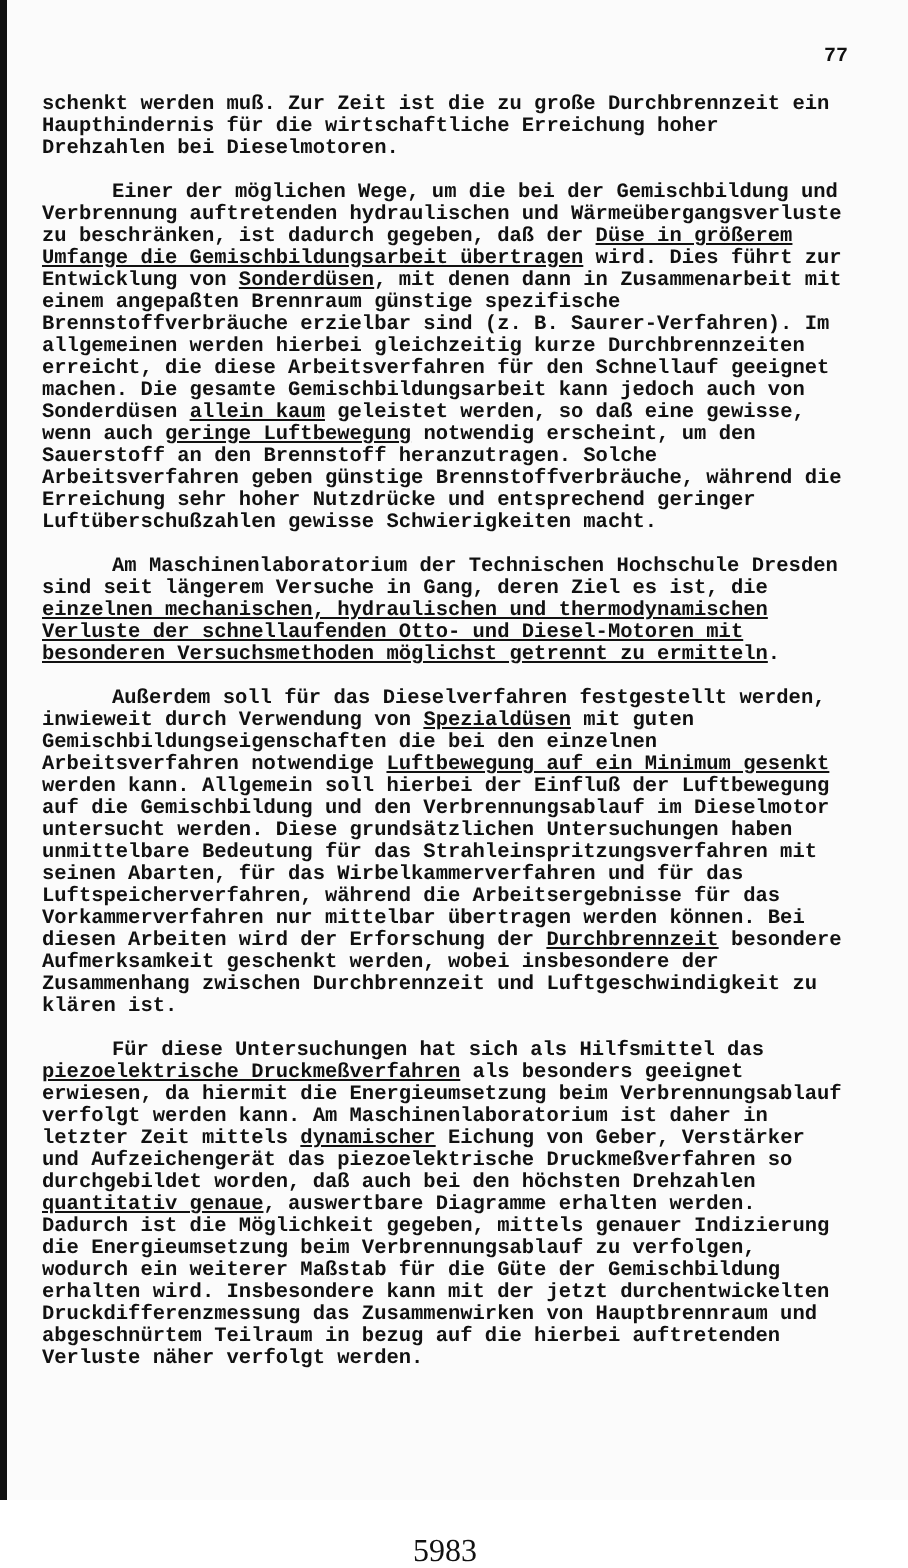77
schenkt werden muß. Zur Zeit ist die zu große Durchbrennzeit ein Haupthindernis für die wirtschaftliche Erreichung hoher Drehzahlen bei Dieselmotoren.
Einer der möglichen Wege, um die bei der Gemischbildung und Verbrennung auftretenden hydraulischen und Wärmeübergangsverluste zu beschränken, ist dadurch gegeben, daß der Düse in größerem Umfange die Gemischbildungsarbeit übertragen wird. Dies führt zur Entwicklung von Sonderdüsen, mit denen dann in Zusammenarbeit mit einem angepaßten Brennraum günstige spezifische Brennstoffverbräuche erzielbar sind (z. B. Saurer-Verfahren). Im allgemeinen werden hierbei gleichzeitig kurze Durchbrennzeiten erreicht, die diese Arbeitsverfahren für den Schnellauf geeignet machen. Die gesamte Gemischbildungsarbeit kann jedoch auch von Sonderdüsen allein kaum geleistet werden, so daß eine gewisse, wenn auch geringe Luftbewegung notwendig erscheint, um den Sauerstoff an den Brennstoff heranzutragen. Solche Arbeitsverfahren geben günstige Brennstoffverbräuche, während die Erreichung sehr hoher Nutzdrücke und entsprechend geringer Luftüberschußzahlen gewisse Schwierigkeiten macht.
Am Maschinenlaboratorium der Technischen Hochschule Dresden sind seit längerem Versuche in Gang, deren Ziel es ist, die einzelnen mechanischen, hydraulischen und thermodynamischen Verluste der schnellaufenden Otto- und Diesel-Motoren mit besonderen Versuchsmethoden möglichst getrennt zu ermitteln.
Außerdem soll für das Dieselverfahren festgestellt werden, inwieweit durch Verwendung von Spezialdüsen mit guten Gemischbildungseigenschaften die bei den einzelnen Arbeitsverfahren notwendige Luftbewegung auf ein Minimum gesenkt werden kann. Allgemein soll hierbei der Einfluß der Luftbewegung auf die Gemischbildung und den Verbrennungsablauf im Dieselmotor untersucht werden. Diese grundsätzlichen Untersuchungen haben unmittelbare Bedeutung für das Strahleinspritzungsverfahren mit seinen Abarten, für das Wirbelkammerverfahren und für das Luftspeicherverfahren, während die Arbeitsergebnisse für das Vorkammerverfahren nur mittelbar übertragen werden können. Bei diesen Arbeiten wird der Erforschung der Durchbrennzeit besondere Aufmerksamkeit geschenkt werden, wobei insbesondere der Zusammenhang zwischen Durchbrennzeit und Luftgeschwindigkeit zu klären ist.
Für diese Untersuchungen hat sich als Hilfsmittel das piezoelektrische Druckmeßverfahren als besonders geeignet erwiesen, da hiermit die Energieumsetzung beim Verbrennungsablauf verfolgt werden kann. Am Maschinenlaboratorium ist daher in letzter Zeit mittels dynamischer Eichung von Geber, Verstärker und Aufzeichengerät das piezoelektrische Druckmeßverfahren so durchgebildet worden, daß auch bei den höchsten Drehzahlen quantitativ genaue, auswertbare Diagramme erhalten werden. Dadurch ist die Möglichkeit gegeben, mittels genauer Indizierung die Energieumsetzung beim Verbrennungsablauf zu verfolgen, wodurch ein weiterer Maßstab für die Güte der Gemischbildung erhalten wird. Insbesondere kann mit der jetzt durchentwickelten Druckdifferenzmessung das Zusammenwirken von Hauptbrennraum und abgeschnürtem Teilraum in bezug auf die hierbei auftretenden Verluste näher verfolgt werden.
5983